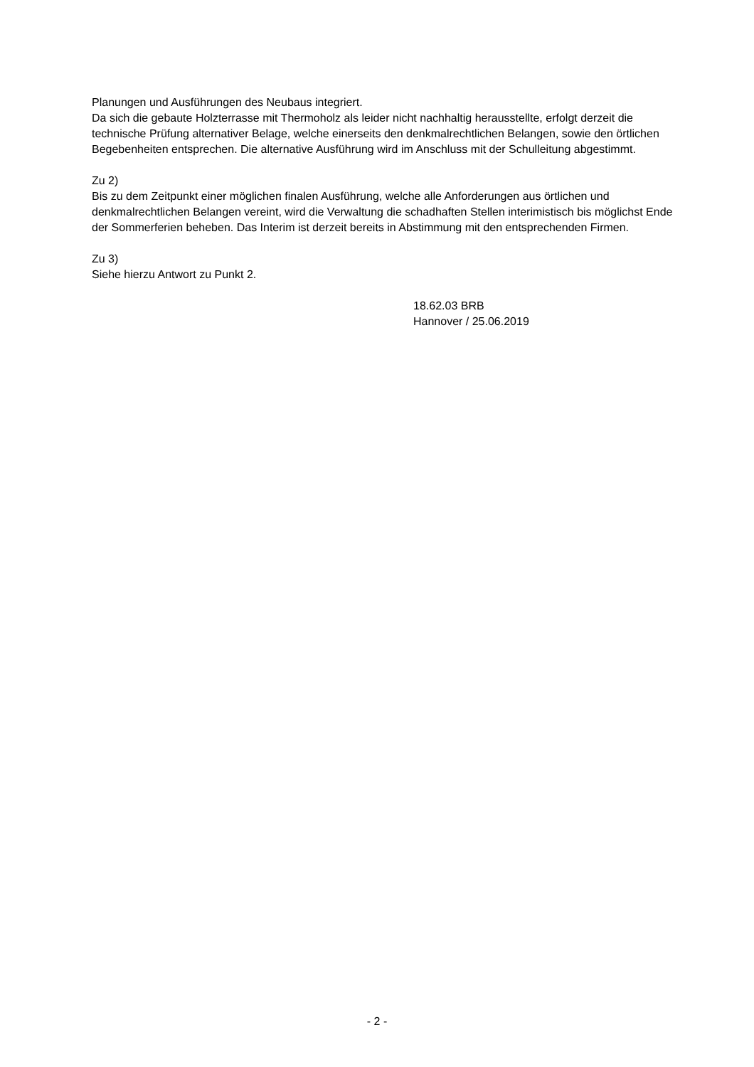Planungen und Ausführungen des Neubaus integriert.
Da sich die gebaute Holzterrasse mit Thermoholz als leider nicht nachhaltig herausstellte, erfolgt derzeit die technische Prüfung alternativer Belage, welche einerseits den denkmalrechtlichen Belangen, sowie den örtlichen Begebenheiten entsprechen. Die alternative Ausführung wird im Anschluss mit der Schulleitung abgestimmt.
Zu 2)
Bis zu dem Zeitpunkt einer möglichen finalen Ausführung, welche alle Anforderungen aus örtlichen und denkmalrechtlichen Belangen vereint, wird die Verwaltung die schadhaften Stellen interimistisch bis möglichst Ende der Sommerferien beheben. Das Interim ist derzeit bereits in Abstimmung mit den entsprechenden Firmen.
Zu 3)
Siehe hierzu Antwort zu Punkt 2.
18.62.03 BRB
Hannover / 25.06.2019
- 2 -